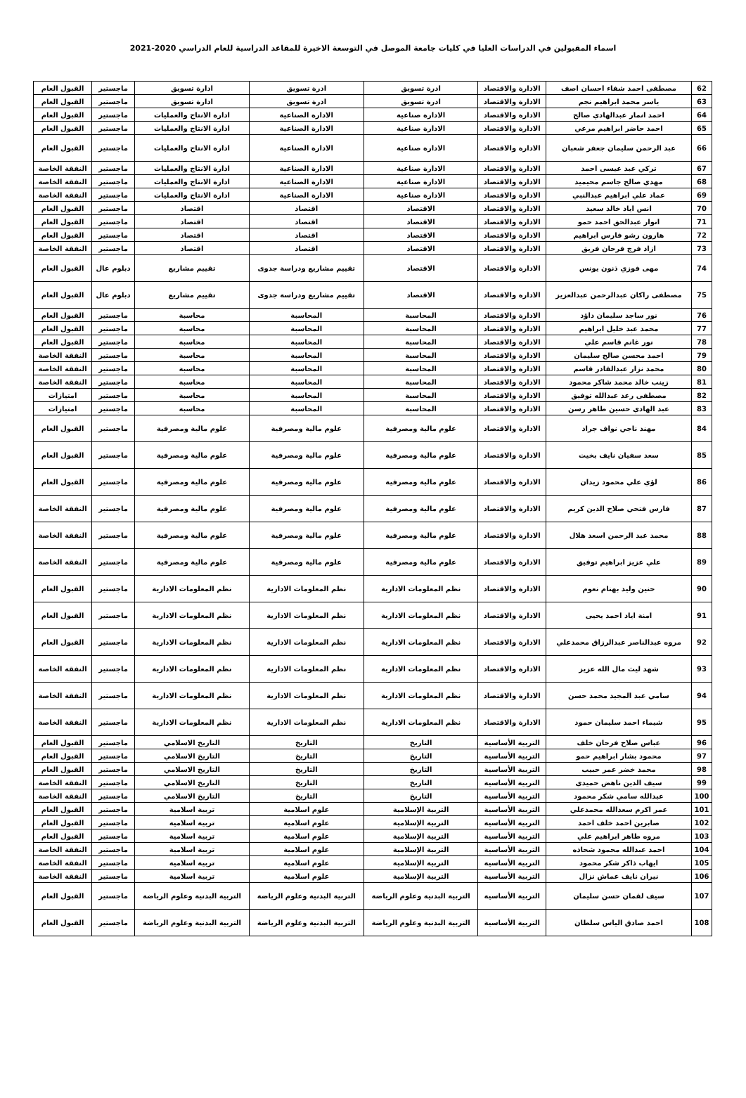اسماء المقبولين في الدراسات العليا في كليات جامعة الموصل في التوسعة الاخيرة للمقاعد الدراسية للعام الدراسي 2020-2021
| 62 | مصطفى احمد شفاء احسان اصف | الادارة والاقتصاد | ادرة تسويق | ادرة تسويق | ادارة تسويق | ماجستير | القبول العام |
| 63 | ياسر محمد ابراهيم نجم | الادارة والاقتصاد | ادرة تسويق | ادرة تسويق | ادارة تسويق | ماجستير | القبول العام |
| 64 | احمد انمار عبدالهادي صالح | الادارة والاقتصاد | الادارة صناعية | الادارة الصناعية | ادارة الانتاج والعمليات | ماجستير | القبول العام |
| 65 | احمد حاضر ابراهيم مرعي | الادارة والاقتصاد | الادارة صناعية | الادارة الصناعية | ادارة الانتاج والعمليات | ماجستير | القبول العام |
| 66 | عبد الرحمن سليمان جعفر شعبان | الادارة والاقتصاد | الادارة صناعية | الادارة الصناعية | ادارة الانتاج والعمليات | ماجستير | القبول العام |
| 67 | تركي عبد عيسى احمد | الادارة والاقتصاد | الادارة صناعية | الادارة الصناعية | ادارة الانتاج والعمليات | ماجستير | النفقة الخاصة |
| 68 | مهدي صالح جاسم محيميد | الادارة والاقتصاد | الادارة صناعية | الادارة الصناعية | ادارة الانتاج والعمليات | ماجستير | النفقة الخاصة |
| 69 | عماد علي ابراهيم عبدالنبي | الادارة والاقتصاد | الادارة صناعية | الادارة الصناعية | ادارة الانتاج والعمليات | ماجستير | النفقة الخاصة |
| 70 | انس اياد خالد سعيد | الادارة والاقتصاد | الاقتصاد | اقتصاد | اقتصاد | ماجستير | القبول العام |
| 71 | انوار عبدالحق احمد حمو | الادارة والاقتصاد | الاقتصاد | اقتصاد | اقتصاد | ماجستير | القبول العام |
| 72 | هارون رشو فارس ابراهيم | الادارة والاقتصاد | الاقتصاد | اقتصاد | اقتصاد | ماجستير | القبول العام |
| 73 | ازاد فرج فرحان فريق | الادارة والاقتصاد | الاقتصاد | اقتصاد | اقتصاد | ماجستير | النفقة الخاصة |
| 74 | مهى فوزي ذنون يونس | الادارة والاقتصاد | الاقتصاد | تقييم مشاريع ودراسة جدوى | تقييم مشاريع | دبلوم عال | القبول العام |
| 75 | مصطفى راكان عبدالرحمن عبدالعزيز | الادارة والاقتصاد | الاقتصاد | تقييم مشاريع ودراسة جدوى | تقييم مشاريع | دبلوم عال | القبول العام |
| 76 | نور ساجد سليمان داؤد | الادارة والاقتصاد | المحاسبة | المحاسبة | محاسبة | ماجستير | القبول العام |
| 77 | محمد عبد خليل ابراهيم | الادارة والاقتصاد | المحاسبة | المحاسبة | محاسبة | ماجستير | القبول العام |
| 78 | نور غانم قاسم علي | الادارة والاقتصاد | المحاسبة | المحاسبة | محاسبة | ماجستير | القبول العام |
| 79 | احمد محسن صالح سليمان | الادارة والاقتصاد | المحاسبة | المحاسبة | محاسبة | ماجستير | النفقة الخاصة |
| 80 | محمد نزار عبدالقادر قاسم | الادارة والاقتصاد | المحاسبة | المحاسبة | محاسبة | ماجستير | النفقة الخاصة |
| 81 | زينب خالد محمد شاكر محمود | الادارة والاقتصاد | المحاسبة | المحاسبة | محاسبة | ماجستير | النفقة الخاصة |
| 82 | مصطفى رعد عبدالله توفيق | الادارة والاقتصاد | المحاسبة | المحاسبة | محاسبة | ماجستير | امتيازات |
| 83 | عبد الهادي حسين طاهر رسن | الادارة والاقتصاد | المحاسبة | المحاسبة | محاسبة | ماجستير | امتيازات |
| 84 | مهند ناجي نواف جراد | الادارة والاقتصاد | علوم مالية ومصرفية | علوم مالية ومصرفية | علوم مالية ومصرفية | ماجستير | القبول العام |
| 85 | سعد سفيان نايف بخيت | الادارة والاقتصاد | علوم مالية ومصرفية | علوم مالية ومصرفية | علوم مالية ومصرفية | ماجستير | القبول العام |
| 86 | لؤي علي محمود زيدان | الادارة والاقتصاد | علوم مالية ومصرفية | علوم مالية ومصرفية | علوم مالية ومصرفية | ماجستير | القبول العام |
| 87 | فارس فتحي صلاح الدين كريم | الادارة والاقتصاد | علوم مالية ومصرفية | علوم مالية ومصرفية | علوم مالية ومصرفية | ماجستير | النفقة الخاصة |
| 88 | محمد عبد الرحمن اسعد هلال | الادارة والاقتصاد | علوم مالية ومصرفية | علوم مالية ومصرفية | علوم مالية ومصرفية | ماجستير | النفقة الخاصة |
| 89 | علي عزيز ابراهيم توفيق | الادارة والاقتصاد | علوم مالية ومصرفية | علوم مالية ومصرفية | علوم مالية ومصرفية | ماجستير | النفقة الخاصة |
| 90 | حنين وليد بهنام نعوم | الادارة والاقتصاد | نظم المعلومات الادارية | نظم المعلومات الادارية | نظم المعلومات الادارية | ماجستير | القبول العام |
| 91 | امنة اياد احمد يحيى | الادارة والاقتصاد | نظم المعلومات الادارية | نظم المعلومات الادارية | نظم المعلومات الادارية | ماجستير | القبول العام |
| 92 | مروه عبدالناصر عبدالرزاق محمدعلي | الادارة والاقتصاد | نظم المعلومات الادارية | نظم المعلومات الادارية | نظم المعلومات الادارية | ماجستير | القبول العام |
| 93 | شهد ليث مال الله عزيز | الادارة والاقتصاد | نظم المعلومات الادارية | نظم المعلومات الادارية | نظم المعلومات الادارية | ماجستير | النفقة الخاصة |
| 94 | سامي عبد المجيد محمد حسن | الادارة والاقتصاد | نظم المعلومات الادارية | نظم المعلومات الادارية | نظم المعلومات الادارية | ماجستير | النفقة الخاصة |
| 95 | شيماء احمد سليمان حمود | الادارة والاقتصاد | نظم المعلومات الادارية | نظم المعلومات الادارية | نظم المعلومات الادارية | ماجستير | النفقة الخاصة |
| 96 | عباس صلاح فرحان خلف | التربية الأساسية | التاريخ | التاريخ | التاريخ الاسلامي | ماجستير | القبول العام |
| 97 | محمود بشار ابراهيم حمو | التربية الأساسية | التاريخ | التاريخ | التاريخ الاسلامي | ماجستير | القبول العام |
| 98 | محمد خضر عمر حبيب | التربية الأساسية | التاريخ | التاريخ | التاريخ الاسلامي | ماجستير | القبول العام |
| 99 | سيف الدين ناهض حميدي | التربية الأساسية | التاريخ | التاريخ | التاريخ الاسلامي | ماجستير | النفقة الخاصة |
| 100 | عبدالله سامي شكر محمود | التربية الأساسية | التاريخ | التاريخ | التاريخ الاسلامي | ماجستير | النفقة الخاصة |
| 101 | عمر اكرم سعدالله محمدعلي | التربية الأساسية | التربية الإسلامية | علوم اسلامية | تربية اسلامية | ماجستير | القبول العام |
| 102 | صابرين احمد خلف احمد | التربية الأساسية | التربية الإسلامية | علوم اسلامية | تربية اسلامية | ماجستير | القبول العام |
| 103 | مروه طاهر ابراهيم علي | التربية الأساسية | التربية الإسلامية | علوم اسلامية | تربية اسلامية | ماجستير | القبول العام |
| 104 | احمد عبدالله محمود شحاذه | التربية الأساسية | التربية الإسلامية | علوم اسلامية | تربية اسلامية | ماجستير | النفقة الخاصة |
| 105 | ايهاب ذاكر شكر محمود | التربية الأساسية | التربية الإسلامية | علوم اسلامية | تربية اسلامية | ماجستير | النفقة الخاصة |
| 106 | نيران نايف عماش نزال | التربية الأساسية | التربية الإسلامية | علوم اسلامية | تربية اسلامية | ماجستير | النفقة الخاصة |
| 107 | سيف لقمان حسن سليمان | التربية الأساسية | التربية البدنية وعلوم الرياضة | التربية البدنية وعلوم الرياضة | التربية البدنية وعلوم الرياضة | ماجستير | القبول العام |
| 108 | احمد صادق الياس سلطان | التربية الأساسية | التربية البدنية وعلوم الرياضة | التربية البدنية وعلوم الرياضة | التربية البدنية وعلوم الرياضة | ماجستير | القبول العام |